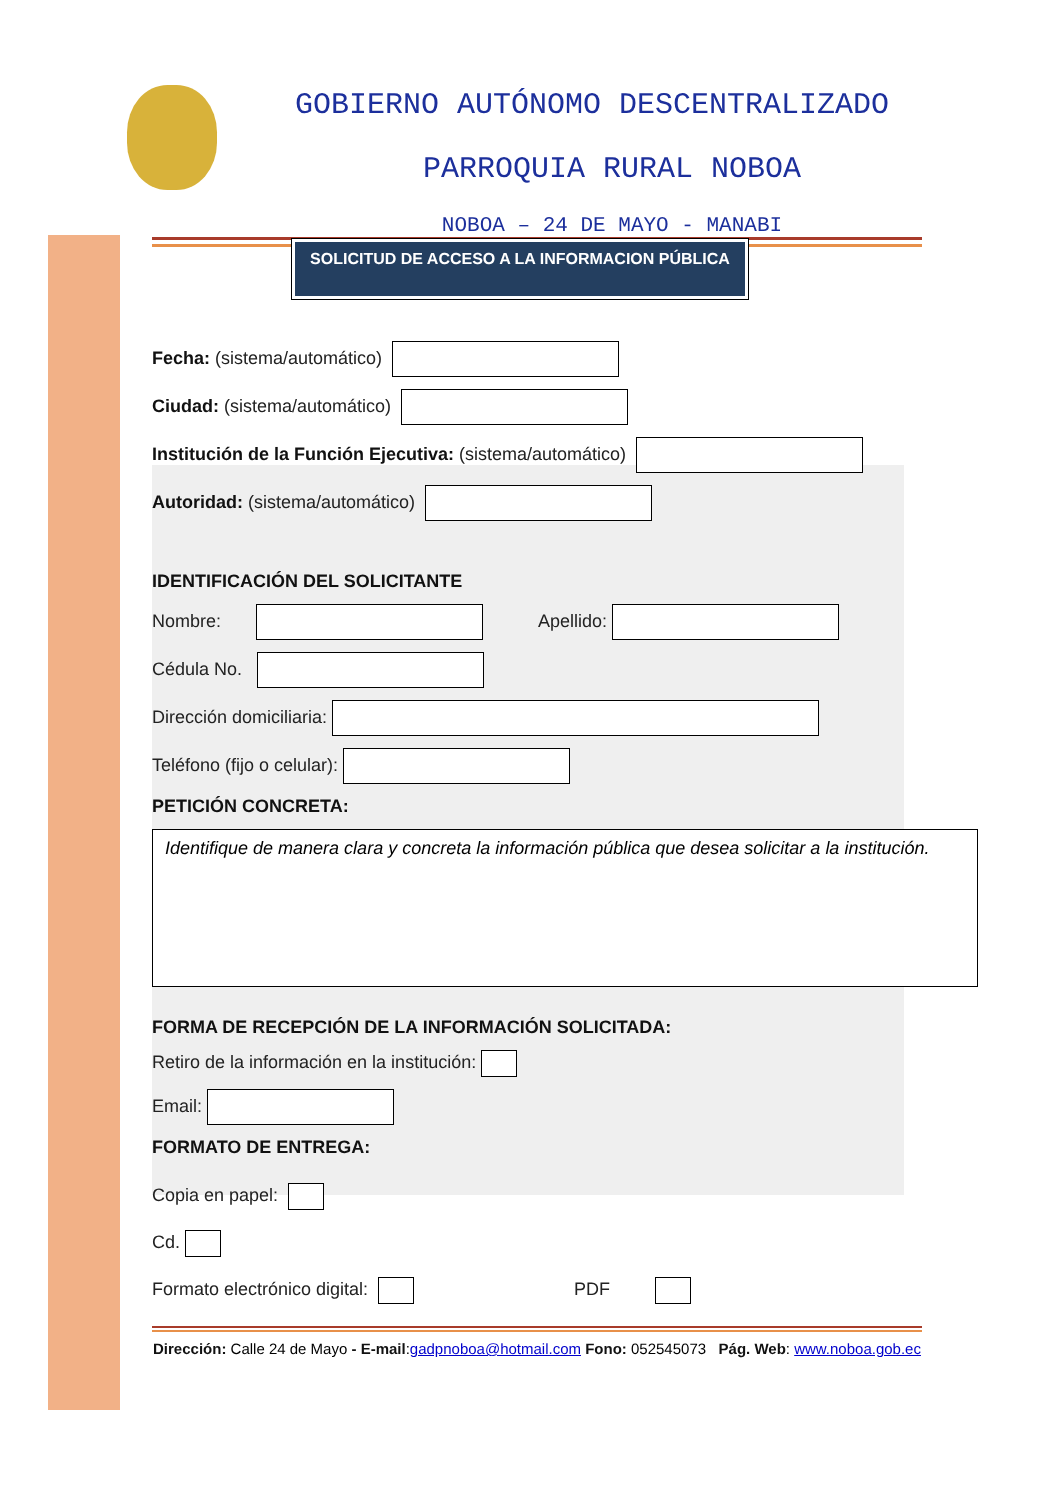GOBIERNO AUTÓNOMO DESCENTRALIZADO
PARROQUIA RURAL NOBOA
NOBOA – 24 DE MAYO - MANABI
SOLICITUD DE ACCESO A LA INFORMACION PÚBLICA
Fecha: (sistema/automático)
Ciudad: (sistema/automático)
Institución de la Función Ejecutiva: (sistema/automático)
Autoridad: (sistema/automático)
IDENTIFICACIÓN DEL SOLICITANTE
Nombre: Apellido:
Cédula No.
Dirección domiciliaria:
Teléfono (fijo o celular):
PETICIÓN CONCRETA:
Identifique de manera clara y concreta la información pública que desea solicitar a la institución.
FORMA DE RECEPCIÓN DE LA INFORMACIÓN SOLICITADA:
Retiro de la información en la institución:
Email:
FORMATO DE ENTREGA:
Copia en papel:
Cd.
Formato electrónico digital: PDF
Dirección: Calle 24 de Mayo - E-mail:gadpnoboa@hotmail.com Fono: 052545073 Pág. Web: www.noboa.gob.ec